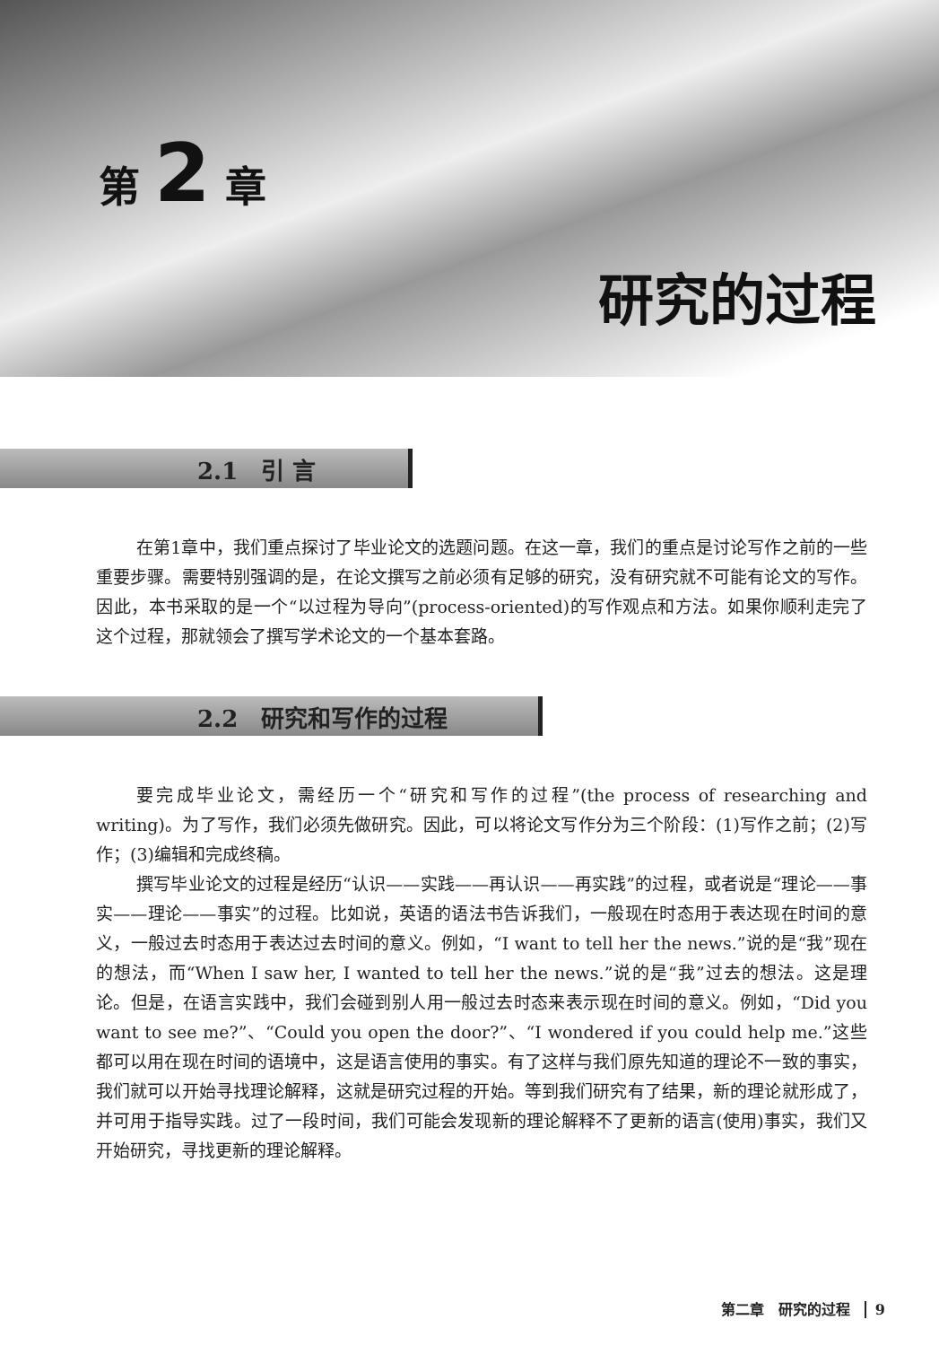第 2 章
研究的过程
2.1　引 言
在第1章中，我们重点探讨了毕业论文的选题问题。在这一章，我们的重点是讨论写作之前的一些重要步骤。需要特别强调的是，在论文撰写之前必须有足够的研究，没有研究就不可能有论文的写作。因此，本书采取的是一个“以过程为导向”(process-oriented)的写作观点和方法。如果你顺利走完了这个过程，那就领会了撰写学术论文的一个基本套路。
2.2　研究和写作的过程
要完成毕业论文，需经历一个“研究和写作的过程”(the process of researching and writing)。为了写作，我们必须先做研究。因此，可以将论文写作分为三个阶段：(1)写作之前；(2)写作；(3)编辑和完成终稿。
撰写毕业论文的过程是经历“认识——实践——再认识——再实践”的过程，或者说是“理论——事实——理论——事实”的过程。比如说，英语的语法书告诉我们，一般现在时态用于表达现在时间的意义，一般过去时态用于表达过去时间的意义。例如，“I want to tell her the news.”说的是“我”现在的想法，而“When I saw her, I wanted to tell her the news.”说的是“我”过去的想法。这是理论。但是，在语言实践中，我们会碰到别人用一般过去时态来表示现在时间的意义。例如，“Did you want to see me?”、“Could you open the door?”、“I wondered if you could help me.”这些都可以用在现在时间的语境中，这是语言使用的事实。有了这样与我们原先知道的理论不一致的事实，我们就可以开始寻找理论解释，这就是研究过程的开始。等到我们研究有了结果，新的理论就形成了，并可用于指导实践。过了一段时间，我们可能会发现新的理论解释不了更新的语言(使用)事实，我们又开始研究，寻找更新的理论解释。
第二章　研究的过程 9